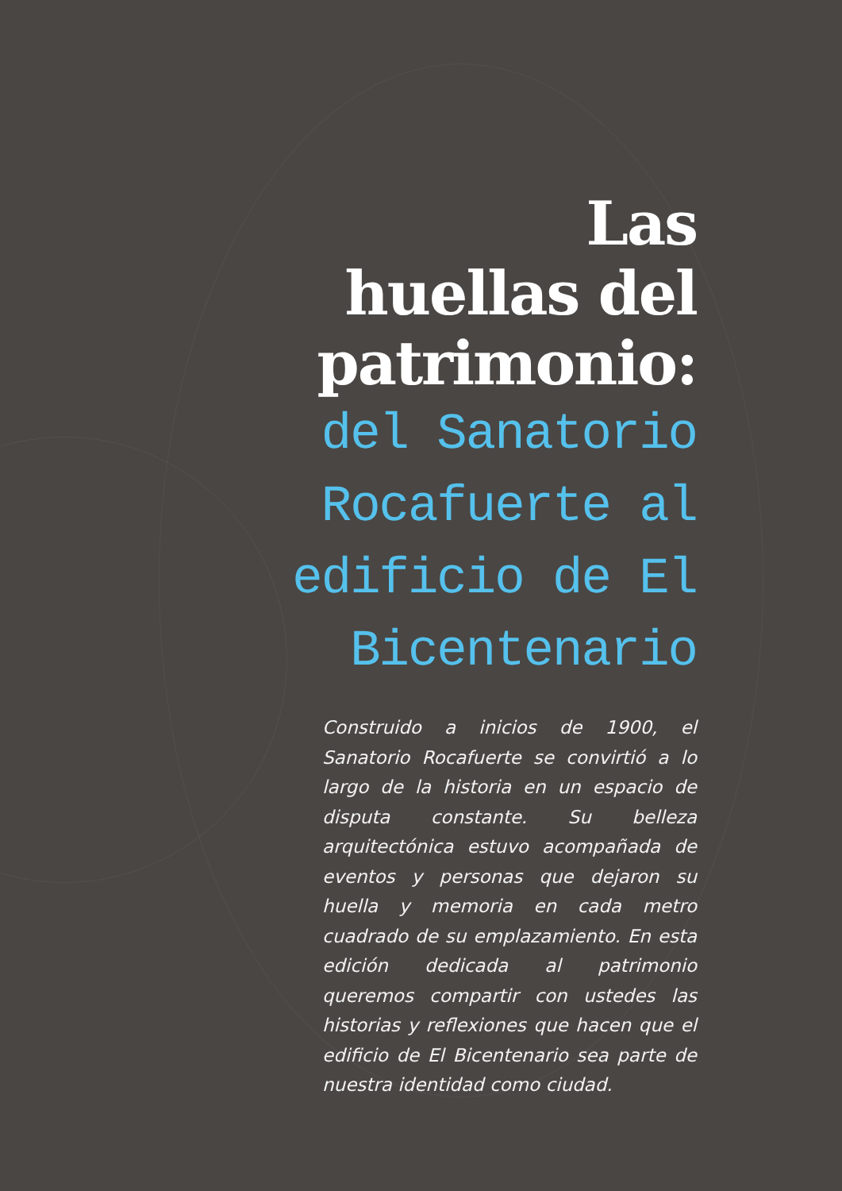Las
huellas del
patrimonio:
del Sanatorio
Rocafuerte al
edificio de El
Bicentenario
Construido a inicios de 1900, el Sanatorio Rocafuerte se convirtió a lo largo de la historia en un espacio de disputa constante. Su belleza arquitectónica estuvo acompañada de eventos y personas que dejaron su huella y memoria en cada metro cuadrado de su emplazamiento. En esta edición dedicada al patrimonio queremos compartir con ustedes las historias y reflexiones que hacen que el edificio de El Bicentenario sea parte de nuestra identidad como ciudad.